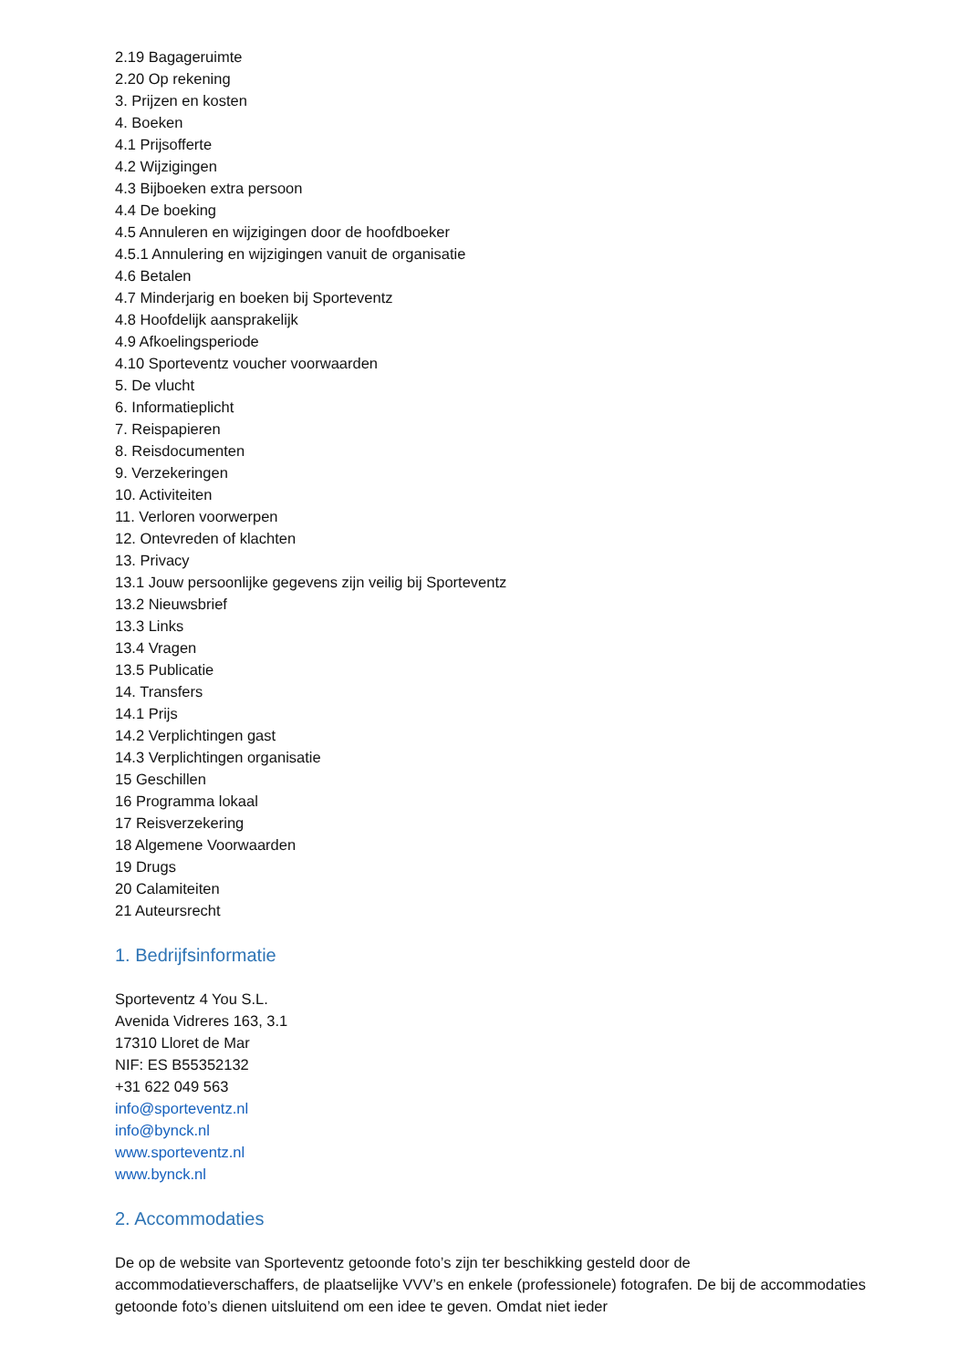2.19 Bagageruimte
2.20 Op rekening
3. Prijzen en kosten
4. Boeken
4.1 Prijsofferte
4.2 Wijzigingen
4.3 Bijboeken extra persoon
4.4 De boeking
4.5 Annuleren en wijzigingen door de hoofdboeker
4.5.1 Annulering en wijzigingen vanuit de organisatie
4.6 Betalen
4.7 Minderjarig en boeken bij Sporteventz
4.8 Hoofdelijk aansprakelijk
4.9 Afkoelingsperiode
4.10 Sporteventz voucher voorwaarden
5. De vlucht
6. Informatieplicht
7. Reispapieren
8. Reisdocumenten
9. Verzekeringen
10. Activiteiten
11. Verloren voorwerpen
12. Ontevreden of klachten
13. Privacy
13.1 Jouw persoonlijke gegevens zijn veilig bij Sporteventz
13.2 Nieuwsbrief
13.3 Links
13.4 Vragen
13.5 Publicatie
14. Transfers
14.1 Prijs
14.2 Verplichtingen gast
14.3 Verplichtingen organisatie
15 Geschillen
16 Programma lokaal
17 Reisverzekering
18 Algemene Voorwaarden
19 Drugs
20 Calamiteiten
21 Auteursrecht
1. Bedrijfsinformatie
Sporteventz 4 You S.L.
Avenida Vidreres 163, 3.1
17310 Lloret de Mar
NIF: ES B55352132
+31 622 049 563
info@sporteventz.nl
info@bynck.nl
www.sporteventz.nl
www.bynck.nl
2. Accommodaties
De op de website van Sporteventz getoonde foto’s zijn ter beschikking gesteld door de accommodatieverschaffers, de plaatselijke VVV’s en enkele (professionele) fotografen. De bij de accommodaties getoonde foto’s dienen uitsluitend om een idee te geven. Omdat niet ieder